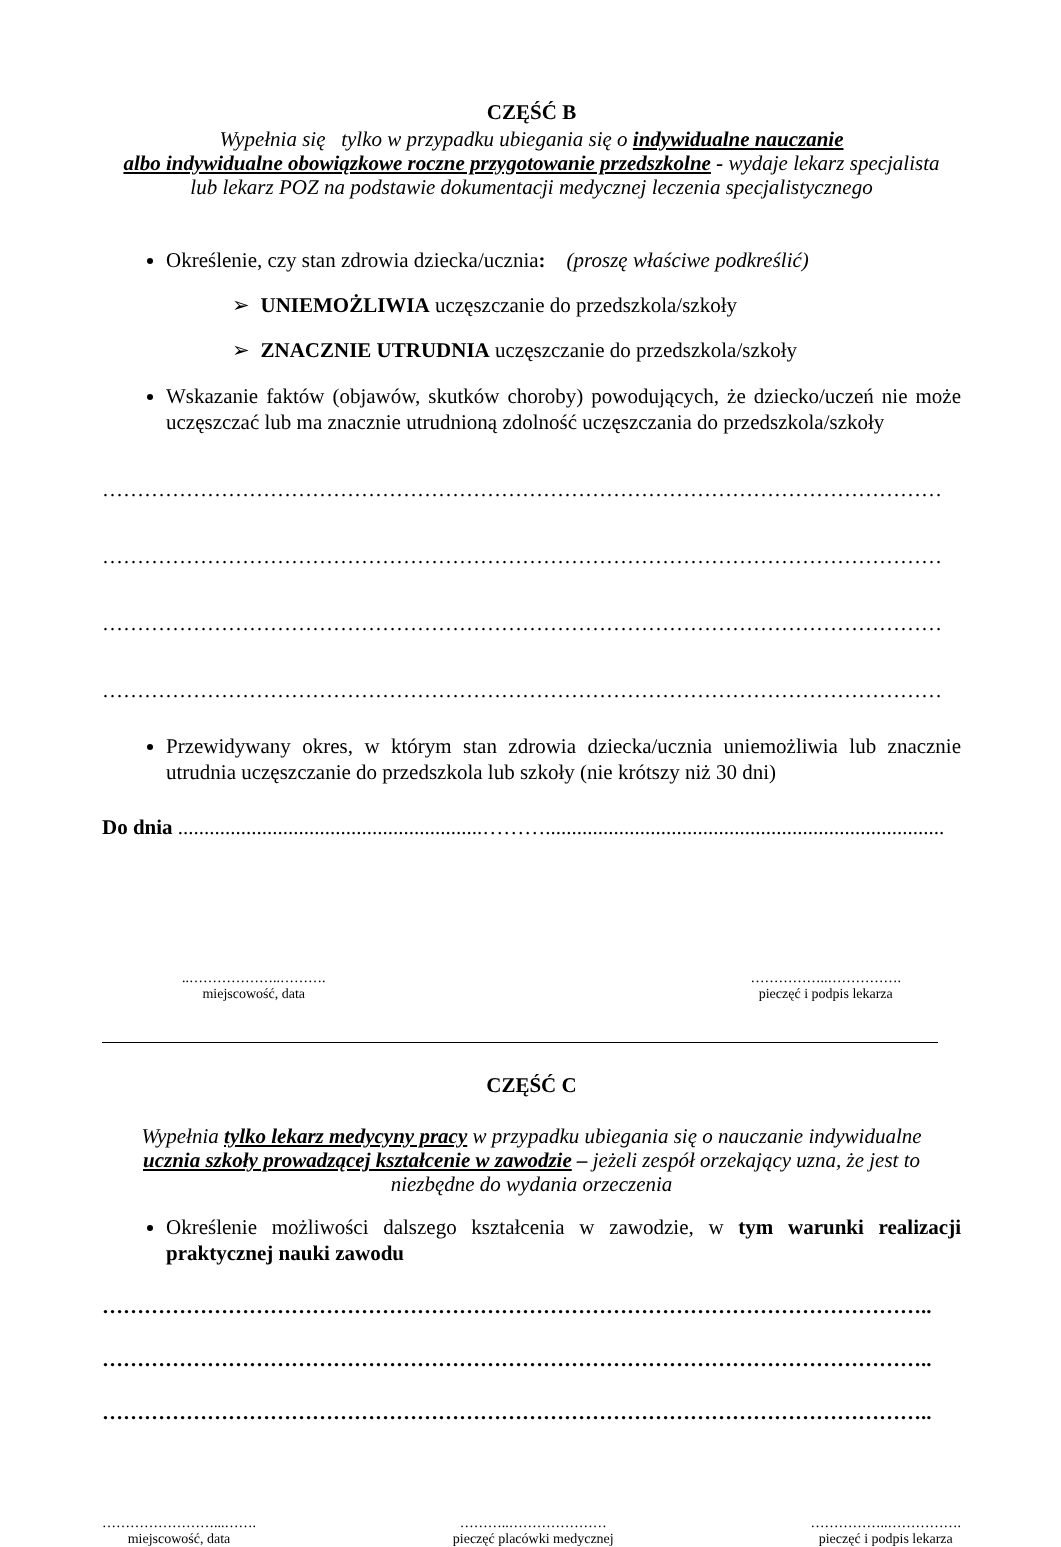CZĘŚĆ B
Wypełnia się tylko w przypadku ubiegania się o indywidualne nauczanie
albo indywidualne obowiązkowe roczne przygotowanie przedszkolne - wydaje lekarz specjalista
lub lekarz POZ na podstawie dokumentacji medycznej leczenia specjalistycznego
Określenie, czy stan zdrowia dziecka/ucznia: (proszę właściwe podkreślić)
➢ UNIEMOŻLIWIA uczęszczanie do przedszkola/szkoły
➢ ZNACZNIE UTRUDNIA uczęszczanie do przedszkola/szkoły
Wskazanie faktów (objawów, skutków choroby) powodujących, że dziecko/uczeń nie może uczęszczać lub ma znacznie utrudnioną zdolność uczęszczania do przedszkola/szkoły
…………………………………………………………………………………………………………
…………………………………………………………………………………………………………
…………………………………………………………………………………………………………
…………………………………………………………………………………………………………
Przewidywany okres, w którym stan zdrowia dziecka/ucznia uniemożliwia lub znacznie utrudnia uczęszczanie do przedszkola lub szkoły (nie krótszy niż 30 dni)
Do dnia ..........................................................………............................................................................
..………………..……….
miejscowość, data
……………..…………….
pieczęć i podpis lekarza
CZĘŚĆ C
Wypełnia tylko lekarz medycyny pracy w przypadku ubiegania się o nauczanie indywidualne
ucznia szkoły prowadzącej kształcenie w zawodzie – jeżeli zespół orzekający uzna, że jest to
niezbędne do wydania orzeczenia
Określenie możliwości dalszego kształcenia w zawodzie, w tym warunki realizacji praktycznej nauki zawodu
………………………………………………………………………………………………………..
………………………………………………………………………………………………………..
………………………………………………………………………………………………………..
……………………...…….
miejscowość, data
………..…………………
pieczęć placówki medycznej
……………..…………….
pieczęć i podpis lekarza